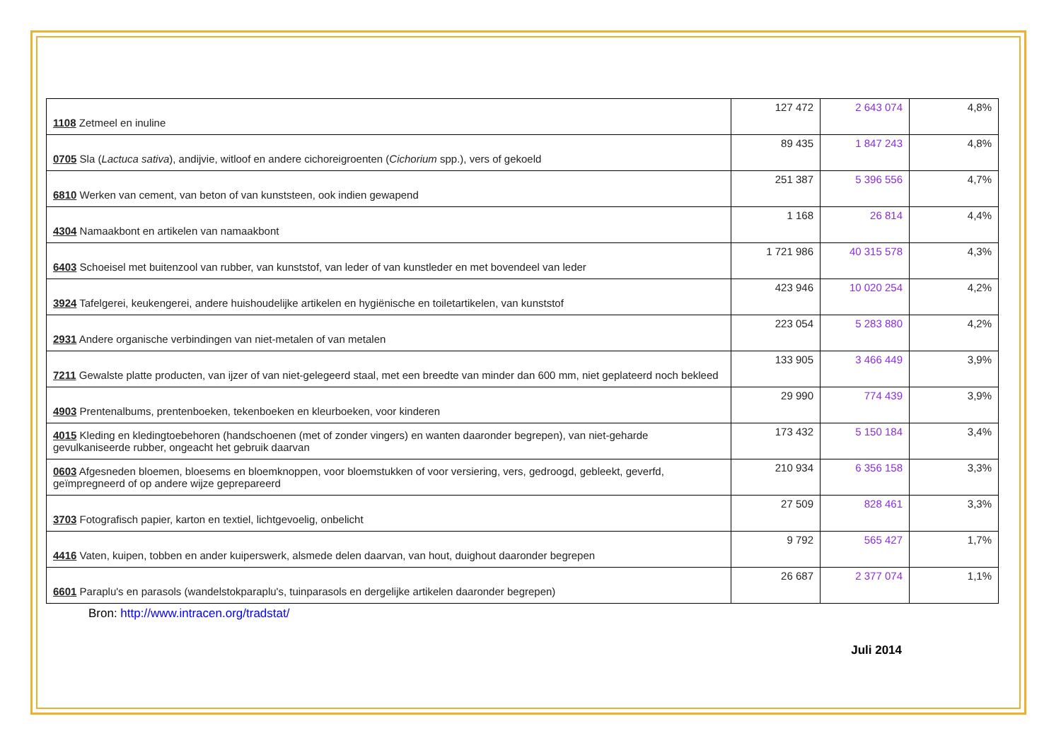| 1108 Zetmeel en inuline | 127 472 | 2 643 074 | 4,8% |
| 0705 Sla ( Lactuca sativa ), andijvie, witloof en andere cichoreigroenten ( Cichorium spp.), vers of gekoeld | 89 435 | 1 847 243 | 4,8% |
| 6810 Werken van cement, van beton of van kunststeen, ook indien gewapend | 251 387 | 5 396 556 | 4,7% |
| 4304 Namaakbont en artikelen van namaakbont | 1 168 | 26 814 | 4,4% |
| 6403 Schoeisel met buitenzool van rubber, van kunststof, van leder of van kunstleder en met bovendeel van leder | 1 721 986 | 40 315 578 | 4,3% |
| 3924 Tafelgerei, keukengerei, andere huishoudelijke artikelen en hygiënische en toiletartikelen, van kunststof | 423 946 | 10 020 254 | 4,2% |
| 2931 Andere organische verbindingen van niet-metalen of van metalen | 223 054 | 5 283 880 | 4,2% |
| 7211 Gewalste platte producten, van ijzer of van niet-gelegeerd staal, met een breedte van minder dan 600 mm, niet geplateerd noch bekleed | 133 905 | 3 466 449 | 3,9% |
| 4903 Prentenalbums, prentenboeken, tekenboeken en kleurboeken, voor kinderen | 29 990 | 774 439 | 3,9% |
| 4015 Kleding en kledingtoebehoren (handschoenen (met of zonder vingers) en wanten daaronder begrepen), van niet-geharde gevulkaniseerde rubber, ongeacht het gebruik daarvan | 173 432 | 5 150 184 | 3,4% |
| 0603 Afgesneden bloemen, bloesems en bloemknoppen, voor bloemstukken of voor versiering, vers, gedroogd, gebleekt, geverfd, geïmpregneerd of op andere wijze geprepareerd | 210 934 | 6 356 158 | 3,3% |
| 3703 Fotografisch papier, karton en textiel, lichtgevoelig, onbelicht | 27 509 | 828 461 | 3,3% |
| 4416 Vaten, kuipen, tobben en ander kuiperswerk, alsmede delen daarvan, van hout, duighout daaronder begrepen | 9 792 | 565 427 | 1,7% |
| 6601 Paraplu's en parasols (wandelstokparaplu's, tuinparasols en dergelijke artikelen daaronder begrepen) | 26 687 | 2 377 074 | 1,1% |
Bron: http://www.intracen.org/tradstat/
Juli 2014